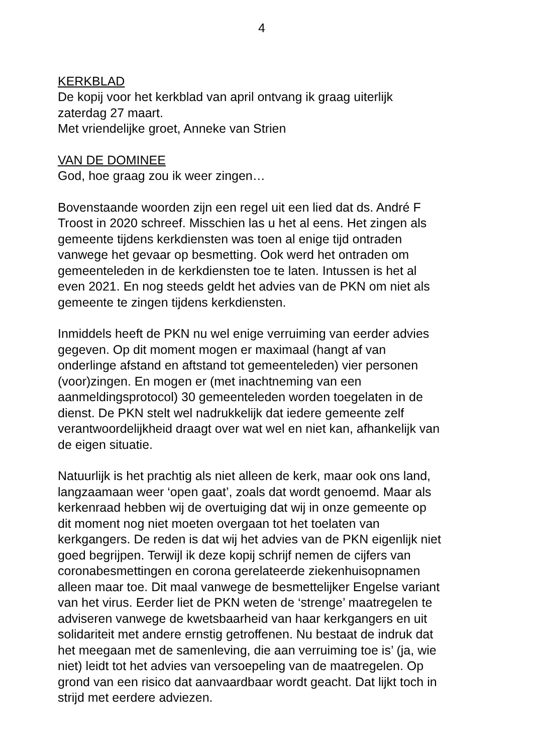4
KERKBLAD
De kopij voor het kerkblad van april ontvang ik graag uiterlijk
zaterdag 27 maart.
Met vriendelijke groet, Anneke van Strien
VAN DE DOMINEE
God, hoe graag zou ik weer zingen…
Bovenstaande woorden zijn een regel uit een lied dat ds. André F
Troost in 2020 schreef. Misschien las u het al eens. Het zingen als
gemeente tijdens kerkdiensten was toen al enige tijd ontraden
vanwege het gevaar op besmetting. Ook werd het ontraden om
gemeenteleden in de kerkdiensten toe te laten. Intussen is het al
even 2021. En nog steeds geldt het advies van de PKN om niet als
gemeente te zingen tijdens kerkdiensten.
Inmiddels heeft de PKN nu wel enige verruiming van eerder advies
gegeven. Op dit moment mogen er maximaal (hangt af van
onderlinge afstand en aftstand tot gemeenteleden) vier personen
(voor)zingen. En mogen er (met inachtneming van een
aanmeldingsprotocol) 30 gemeenteleden worden toegelaten in de
dienst. De PKN stelt wel nadrukkelijk dat iedere gemeente zelf
verantwoordelijkheid draagt over wat wel en niet kan, afhankelijk van
de eigen situatie.
Natuurlijk is het prachtig als niet alleen de kerk, maar ook ons land,
langzaamaan weer ‘open gaat’, zoals dat wordt genoemd. Maar als
kerkenraad hebben wij de overtuiging dat wij in onze gemeente op
dit moment nog niet moeten overgaan tot het toelaten van
kerkgangers. De reden is dat wij het advies van de PKN eigenlijk niet
goed begrijpen. Terwijl ik deze kopij schrijf nemen de cijfers van
coronabesmettingen en corona gerelateerde ziekenhuisopnamen
alleen maar toe. Dit maal vanwege de besmettelijker Engelse variant
van het virus. Eerder liet de PKN weten de ‘strenge’ maatregelen te
adviseren vanwege de kwetsbaarheid van haar kerkgangers en uit
solidariteit met andere ernstig getroffenen. Nu bestaat de indruk dat
het meegaan met de samenleving, die aan verruiming toe is’ (ja, wie
niet) leidt tot het advies van versoepeling van de maatregelen. Op
grond van een risico dat aanvaardbaar wordt geacht. Dat lijkt toch in
strijd met eerdere adviezen.